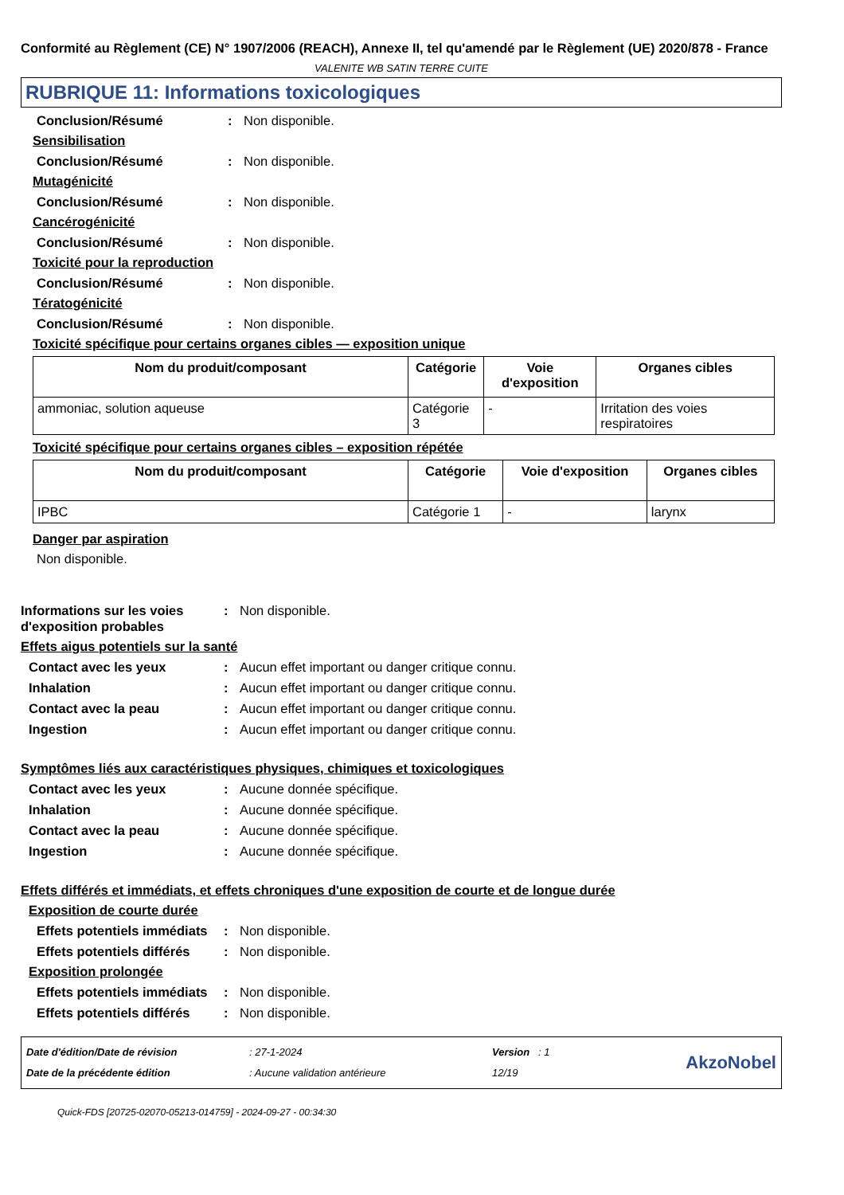Conformité au Règlement (CE) N° 1907/2006 (REACH), Annexe II, tel qu'amendé par le Règlement (UE) 2020/878 - France
VALENITE WB SATIN TERRE CUITE
RUBRIQUE 11: Informations toxicologiques
Conclusion/Résumé : Non disponible.
Sensibilisation
Conclusion/Résumé : Non disponible.
Mutagénicité
Conclusion/Résumé : Non disponible.
Cancérogénicité
Conclusion/Résumé : Non disponible.
Toxicité pour la reproduction
Conclusion/Résumé : Non disponible.
Tératogénicité
Conclusion/Résumé : Non disponible.
Toxicité spécifique pour certains organes cibles — exposition unique
| Nom du produit/composant | Catégorie | Voie d'exposition | Organes cibles |
| --- | --- | --- | --- |
| ammoniac, solution aqueuse | Catégorie 3 | - | Irritation des voies respiratoires |
Toxicité spécifique pour certains organes cibles – exposition répétée
| Nom du produit/composant | Catégorie | Voie d'exposition | Organes cibles |
| --- | --- | --- | --- |
| IPBC | Catégorie 1 | - | larynx |
Danger par aspiration
Non disponible.
Informations sur les voies d'exposition probables
: Non disponible.
Effets aigus potentiels sur la santé
Contact avec les yeux : Aucun effet important ou danger critique connu.
Inhalation : Aucun effet important ou danger critique connu.
Contact avec la peau : Aucun effet important ou danger critique connu.
Ingestion : Aucun effet important ou danger critique connu.
Symptômes liés aux caractéristiques physiques, chimiques et toxicologiques
Contact avec les yeux : Aucune donnée spécifique.
Inhalation : Aucune donnée spécifique.
Contact avec la peau : Aucune donnée spécifique.
Ingestion : Aucune donnée spécifique.
Effets différés et immédiats, et effets chroniques d'une exposition de courte et de longue durée
Exposition de courte durée
Effets potentiels immédiats
: Non disponible.
Effets potentiels différés
: Non disponible.
Exposition prolongée
Effets potentiels immédiats
: Non disponible.
Effets potentiels différés
: Non disponible.
Date d'édition/Date de révision
Date de la précédente édition
: 27-1-2024
: Aucune validation antérieure
Version : 1
12/19
AkzoNobel
Quick-FDS [20725-02070-05213-014759] - 2024-09-27 - 00:34:30